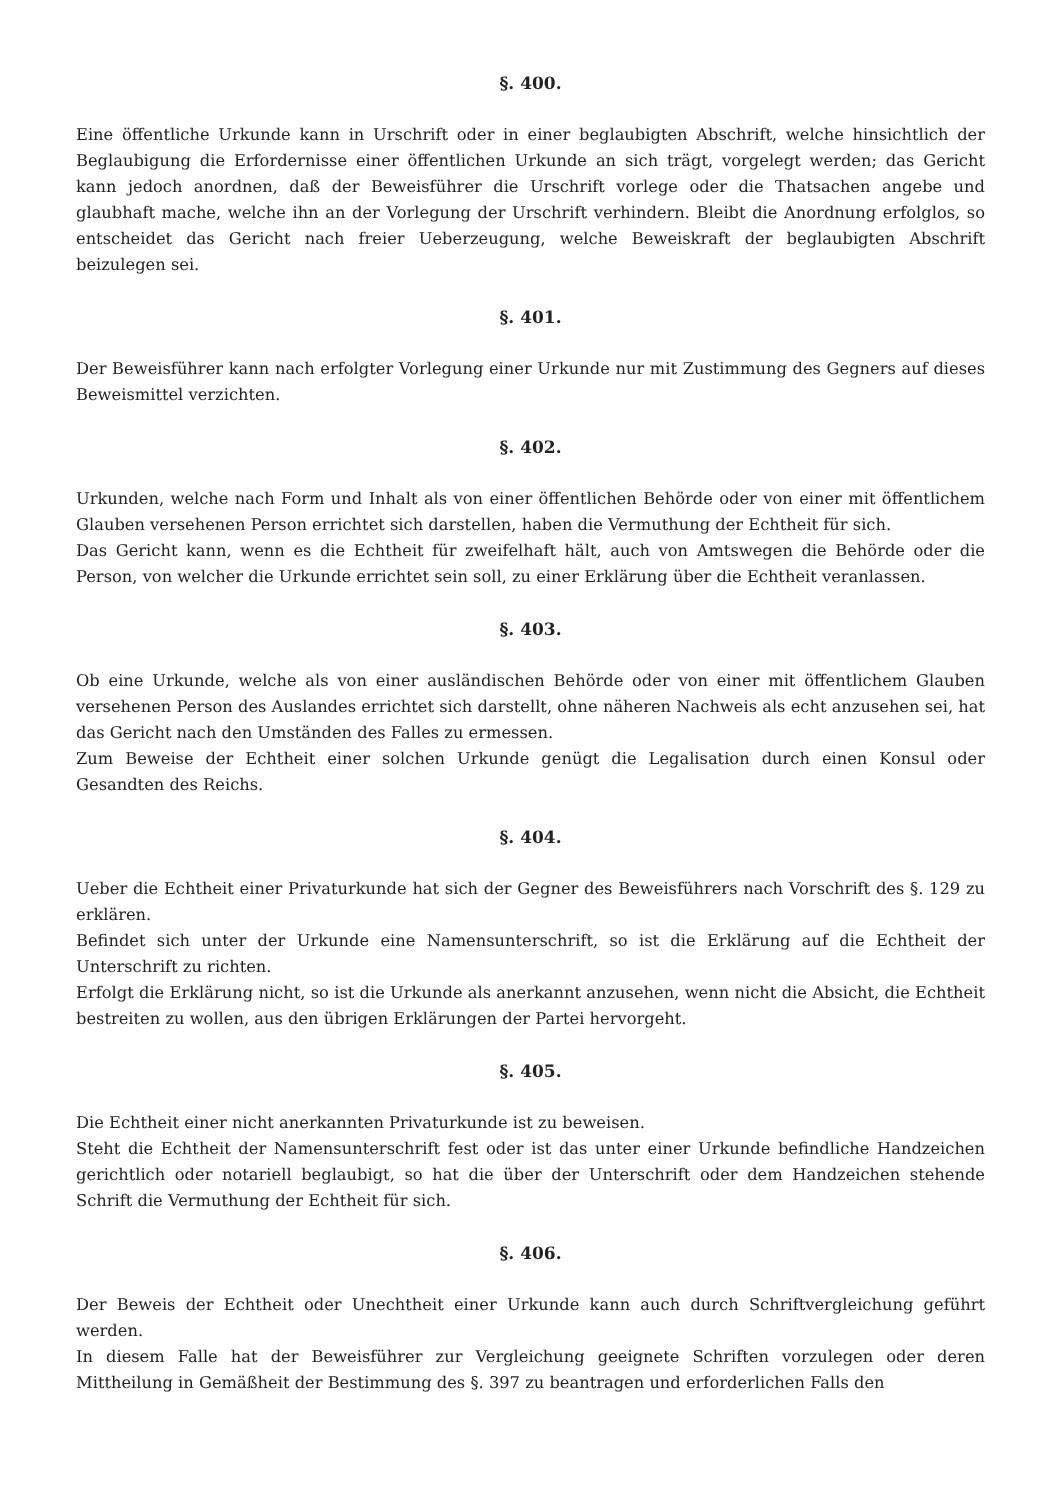§. 400.
Eine öffentliche Urkunde kann in Urschrift oder in einer beglaubigten Abschrift, welche hinsichtlich der Beglaubigung die Erfordernisse einer öffentlichen Urkunde an sich trägt, vorgelegt werden; das Gericht kann jedoch anordnen, daß der Beweisführer die Urschrift vorlege oder die Thatsachen angebe und glaubhaft mache, welche ihn an der Vorlegung der Urschrift verhindern. Bleibt die Anordnung erfolglos, so entscheidet das Gericht nach freier Ueberzeugung, welche Beweiskraft der beglaubigten Abschrift beizulegen sei.
§. 401.
Der Beweisführer kann nach erfolgter Vorlegung einer Urkunde nur mit Zustimmung des Gegners auf dieses Beweismittel verzichten.
§. 402.
Urkunden, welche nach Form und Inhalt als von einer öffentlichen Behörde oder von einer mit öffentlichem Glauben versehenen Person errichtet sich darstellen, haben die Vermuthung der Echtheit für sich.
Das Gericht kann, wenn es die Echtheit für zweifelhaft hält, auch von Amtswegen die Behörde oder die Person, von welcher die Urkunde errichtet sein soll, zu einer Erklärung über die Echtheit veranlassen.
§. 403.
Ob eine Urkunde, welche als von einer ausländischen Behörde oder von einer mit öffentlichem Glauben versehenen Person des Auslandes errichtet sich darstellt, ohne näheren Nachweis als echt anzusehen sei, hat das Gericht nach den Umständen des Falles zu ermessen.
Zum Beweise der Echtheit einer solchen Urkunde genügt die Legalisation durch einen Konsul oder Gesandten des Reichs.
§. 404.
Ueber die Echtheit einer Privaturkunde hat sich der Gegner des Beweisführers nach Vorschrift des §. 129 zu erklären.
Befindet sich unter der Urkunde eine Namensunterschrift, so ist die Erklärung auf die Echtheit der Unterschrift zu richten.
Erfolgt die Erklärung nicht, so ist die Urkunde als anerkannt anzusehen, wenn nicht die Absicht, die Echtheit bestreiten zu wollen, aus den übrigen Erklärungen der Partei hervorgeht.
§. 405.
Die Echtheit einer nicht anerkannten Privaturkunde ist zu beweisen.
Steht die Echtheit der Namensunterschrift fest oder ist das unter einer Urkunde befindliche Handzeichen gerichtlich oder notariell beglaubigt, so hat die über der Unterschrift oder dem Handzeichen stehende Schrift die Vermuthung der Echtheit für sich.
§. 406.
Der Beweis der Echtheit oder Unechtheit einer Urkunde kann auch durch Schriftvergleichung geführt werden.
In diesem Falle hat der Beweisführer zur Vergleichung geeignete Schriften vorzulegen oder deren Mittheilung in Gemäßheit der Bestimmung des §. 397 zu beantragen und erforderlichen Falls den